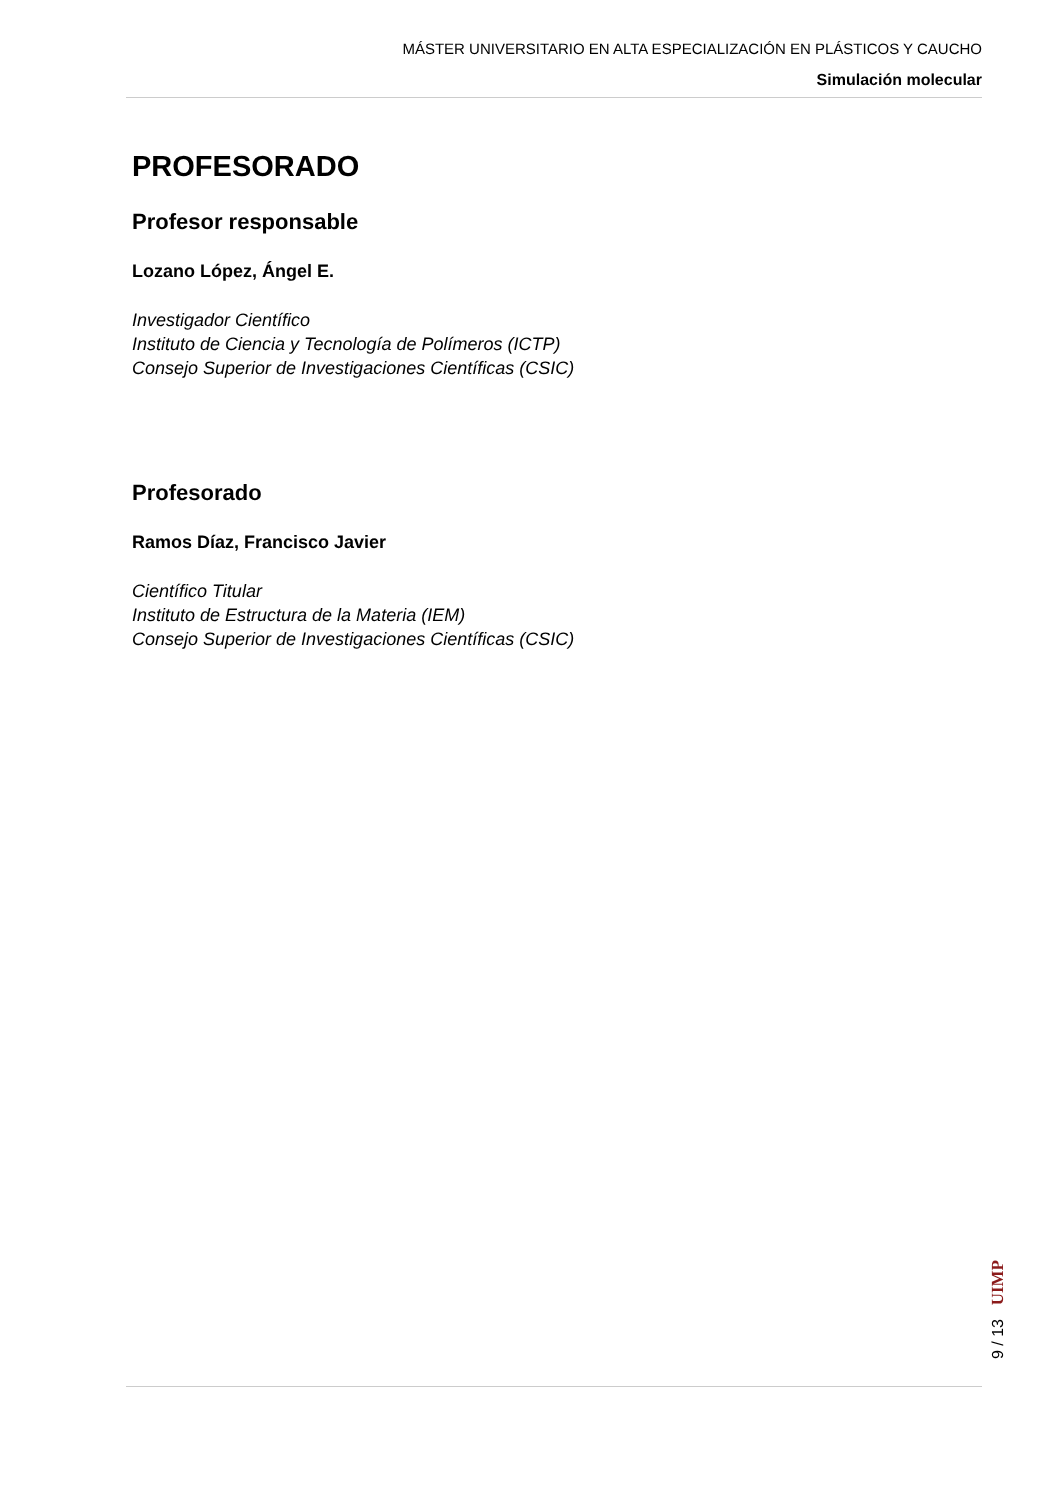MÁSTER UNIVERSITARIO EN ALTA ESPECIALIZACIÓN EN PLÁSTICOS Y CAUCHO
Simulación molecular
PROFESORADO
Profesor responsable
Lozano López, Ángel E.
Investigador Científico
Instituto de Ciencia y Tecnología de Polímeros (ICTP)
Consejo Superior de Investigaciones Científicas (CSIC)
Profesorado
Ramos Díaz, Francisco Javier
Científico Titular
Instituto de Estructura de la Materia (IEM)
Consejo Superior de Investigaciones Científicas (CSIC)
UIMP
9 / 13